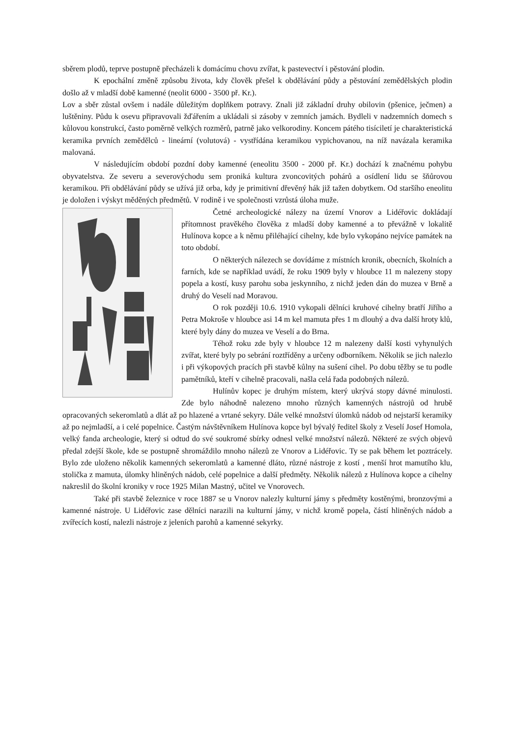sběrem plodů, teprve postupně přecházeli k domácímu chovu zvířat, k pastevectví i pěstování plodin.
K epochální změně způsobu života, kdy člověk přešel k obdělávání půdy a pěstování zemědělských plodin došlo až v mladší době kamenné (neolit 6000 - 3500 př. Kr.).
Lov a sběr zůstal ovšem i nadále důležitým doplňkem potravy. Znali již základní druhy obilovin (pšenice, ječmen) a luštěniny. Půdu k osevu připravovali žďářením a ukládali si zásoby v zemních jamách. Bydleli v nadzemních domech s kůlovou konstrukcí, často poměrně velkých rozměrů, patrně jako velkorodiny. Koncem pátého tisíciletí je charakteristická keramika prvních zemědělců - lineární (volutová) - vystřídána keramikou vypichovanou, na níž navázala keramika malovaná.
V následujícím období pozdní doby kamenné (eneolitu 3500 - 2000 př. Kr.) dochází k značnému pohybu obyvatelstva. Ze severu a severovýchodu sem proniká kultura zvoncovitých pohárů a osídlení lidu se šňůrovou keramikou. Při obdělávání půdy se užívá již orba, kdy je primitivní dřevěný hák již tažen dobytkem. Od staršího eneolitu je doložen i výskyt měděných předmětů. V rodině i ve společnosti vzrůstá úloha muže.
Četné archeologické nálezy na území Vnorov a Lidéřovic dokládají přítomnost pravěkého člověka z mladší doby kamenné a to převážně v lokalitě Hulínova kopce a k němu přiléhající cihelny, kde bylo vykopáno nejvíce památek na toto období.
O některých nálezech se dovídáme z místních kronik, obecních, školních a farních, kde se například uvádí, že roku 1909 byly v hloubce 11 m nalezeny stopy popela a kostí, kusy parohu soba jeskynního, z nichž jeden dán do muzea v Brně a druhý do Veselí nad Moravou.
O rok později 10.6. 1910 vykopali dělníci kruhové cihelny bratří Jiřího a Petra Mokroše v hloubce asi 14 m kel mamuta přes 1 m dlouhý a dva další hroty klů, které byly dány do muzea ve Veselí a do Brna.
Téhož roku zde byly v hloubce 12 m nalezeny další kosti vyhynulých zvířat, které byly po sebrání roztříděny a určeny odborníkem. Několik se jich nalezlo i při výkopových pracích při stavbě kůlny na sušení cihel. Po dobu těžby se tu podle pamětníků, kteří v cihelně pracovali, našla celá řada podobných nálezů.
Hulínův kopec je druhým místem, který ukrývá stopy dávné minulosti. Zde bylo náhodně nalezeno mnoho různých kamenných nástrojů od hrubě opracovaných sekeromlatů a dlát až po hlazené a vrtané sekyry. Dále velké množství úlomků nádob od nejstarší keramiky až po nejmladší, a i celé popelnice. Častým návštěvníkem Hulínova kopce byl bývalý ředitel školy z Veselí Josef Homola, velký fanda archeologie, který si odtud do své soukromé sbírky odnesl velké množství nálezů. Některé ze svých objevů předal zdejší škole, kde se postupně shromáždilo mnoho nálezů ze Vnorov a Lidéřovic. Ty se pak během let poztrácely. Bylo zde uloženo několik kamenných sekeromlatů a kamenné dláto, různé nástroje z kostí , menší hrot mamutího klu, stolička z mamuta, úlomky hliněných nádob, celé popelnice a další předměty. Několik nálezů z Hulínova kopce a cihelny nakreslil do školní kroniky v roce 1925 Milan Mastný, učitel ve Vnorovech.
Také při stavbě železnice v roce 1887 se u Vnorov nalezly kulturní jámy s předměty kostěnými, bronzovými a kamenné nástroje. U Lidéřovic zase dělníci narazili na kulturní jámy, v nichž kromě popela, částí hliněných nádob a zvířecích kostí, nalezli nástroje z jeleních parohů a kamenné sekyrky.